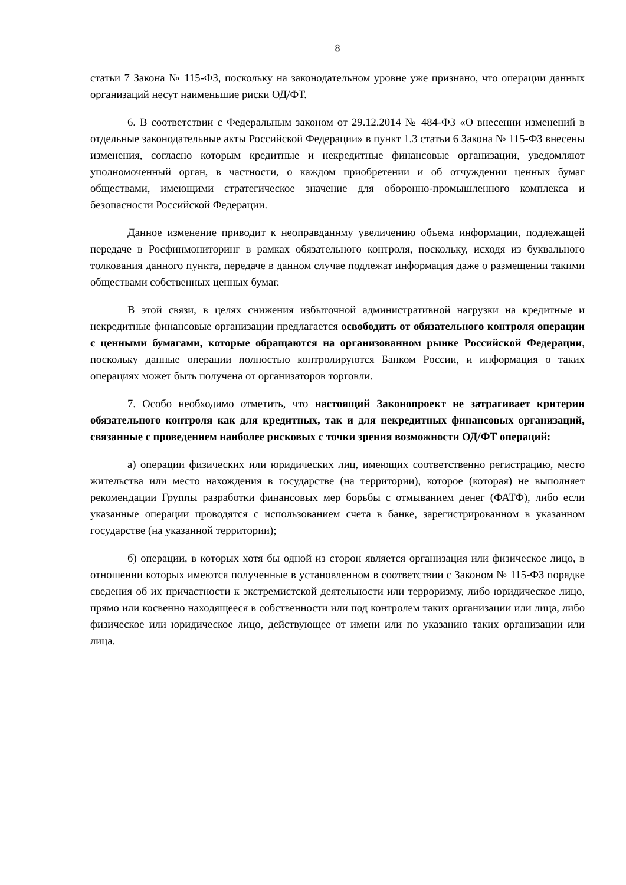8
статьи 7 Закона № 115-ФЗ, поскольку на законодательном уровне уже признано, что операции данных организаций несут наименьшие риски ОД/ФТ.
6. В соответствии с Федеральным законом от 29.12.2014 № 484-ФЗ «О внесении изменений в отдельные законодательные акты Российской Федерации» в пункт 1.3 статьи 6 Закона № 115-ФЗ внесены изменения, согласно которым кредитные и некредитные финансовые организации, уведомляют уполномоченный орган, в частности, о каждом приобретении и об отчуждении ценных бумаг обществами, имеющими стратегическое значение для оборонно-промышленного комплекса и безопасности Российской Федерации.
Данное изменение приводит к неоправданнму увеличению объема информации, подлежащей передаче в Росфинмониторинг в рамках обязательного контроля, поскольку, исходя из буквального толкования данного пункта, передаче в данном случае подлежат информация даже о размещении такими обществами собственных ценных бумаг.
В этой связи, в целях снижения избыточной административной нагрузки на кредитные и некредитные финансовые организации предлагается освободить от обязательного контроля операции с ценными бумагами, которые обращаются на организованном рынке Российской Федерации, поскольку данные операции полностью контролируются Банком России, и информация о таких операциях может быть получена от организаторов торговли.
7. Особо необходимо отметить, что настоящий Законопроект не затрагивает критерии обязательного контроля как для кредитных, так и для некредитных финансовых организаций, связанные с проведением наиболее рисковых с точки зрения возможности ОД/ФТ операций:
а) операции физических или юридических лиц, имеющих соответственно регистрацию, место жительства или место нахождения в государстве (на территории), которое (которая) не выполняет рекомендации Группы разработки финансовых мер борьбы с отмыванием денег (ФАТФ), либо если указанные операции проводятся с использованием счета в банке, зарегистрированном в указанном государстве (на указанной территории);
б) операции, в которых хотя бы одной из сторон является организация или физическое лицо, в отношении которых имеются полученные в установленном в соответствии с Законом № 115-ФЗ порядке сведения об их причастности к экстремистской деятельности или терроризму, либо юридическое лицо, прямо или косвенно находящееся в собственности или под контролем таких организации или лица, либо физическое или юридическое лицо, действующее от имени или по указанию таких организации или лица.